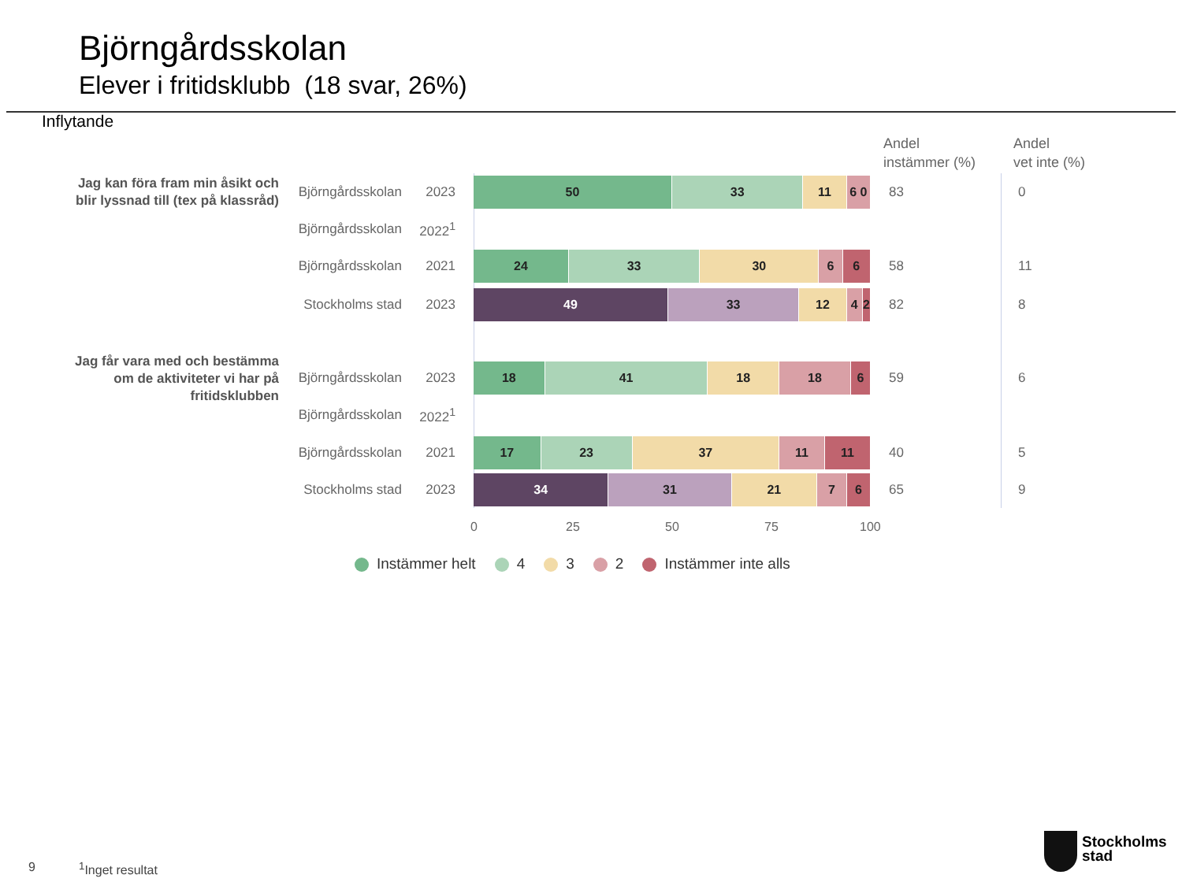Björngårdsskolan
Elever i fritidsklubb (18 svar, 26%)
Inflytande
Andel
instämmer (%)
Andel
vet inte (%)
Jag kan föra fram min åsikt och blir lyssnad till (tex på klassråd)
Björngårdsskolan 2023
50 33 11 6 0 83 0
Björngårdsskolan 2022<sup>1</sup>
Björngårdsskolan 2021
24 33 30 6 6 58 11
Stockholms stad 2023
49 33 12 4 2 82 8
Jag får vara med och bestämma om de aktiviteter vi har på fritidsklubben
Björngårdsskolan 2023
18 41 18 18 6 59 6
Björngårdsskolan 2022<sup>1</sup>
Björngårdsskolan 2021
17 23 37 11 11 40 5
Stockholms stad 2023
34 31 21 7 6 65 9
0 25 50 75 100
Instämmer helt 4 3 2 Instämmer inte alls
9 <sup>1</sup> Inget resultat
Stockholms
stad